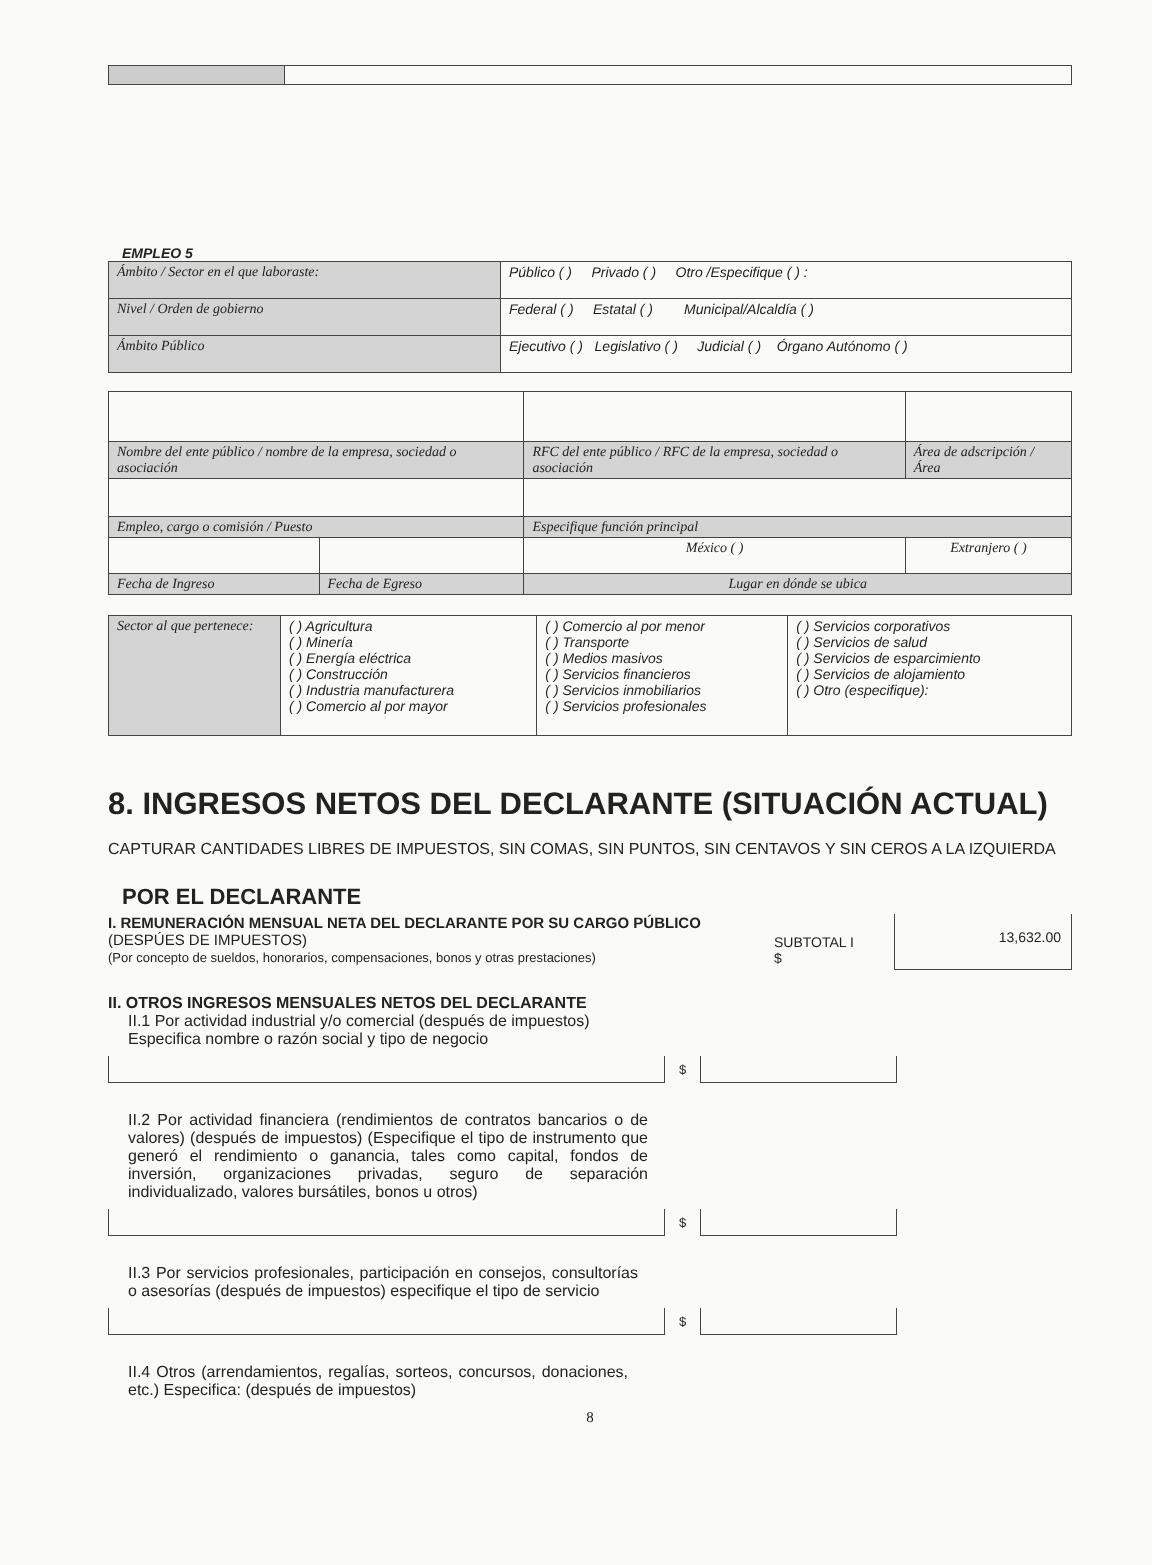EMPLEO 5
| Ámbito / Sector en el que laboraste: | Público ( ) Privado ( ) Otro /Especifique ( ) : |
| Nivel / Orden de gobierno | Federal ( ) Estatal ( ) Municipal/Alcaldía ( ) |
| Ámbito Público | Ejecutivo ( ) Legislativo ( ) Judicial ( ) Órgano Autónomo ( ) |
| Nombre del ente público / nombre de la empresa, sociedad o asociación | | RFC del ente público / RFC de la empresa, sociedad o asociación | Área de adscripción / Área |
| Empleo, cargo o comisión / Puesto | | Especifique función principal | |
| | | México ( ) | Extranjero ( ) |
| Fecha de Ingreso | Fecha de Egreso | Lugar en dónde se ubica | |
| Sector al que pertenece: | ( ) Agricultura ( ) Minería ( ) Energía eléctrica ( ) Construcción ( ) Industria manufacturera ( ) Comercio al por mayor | ( ) Comercio al por menor ( ) Transporte ( ) Medios masivos ( ) Servicios financieros ( ) Servicios inmobiliarios ( ) Servicios profesionales | ( ) Servicios corporativos ( ) Servicios de salud ( ) Servicios de esparcimiento ( ) Servicios de alojamiento ( ) Otro (especifique): |
8. INGRESOS NETOS DEL DECLARANTE (SITUACIÓN ACTUAL)
CAPTURAR CANTIDADES LIBRES DE IMPUESTOS, SIN COMAS, SIN PUNTOS, SIN CENTAVOS Y SIN CEROS A LA IZQUIERDA
POR EL DECLARANTE
I. REMUNERACIÓN MENSUAL NETA DEL DECLARANTE POR SU CARGO PÚBLICO (DESPÚES DE IMPUESTOS)
(Por concepto de sueldos, honorarios, compensaciones, bonos y otras prestaciones)
SUBTOTAL I $
13,632.00
II. OTROS INGRESOS MENSUALES NETOS DEL DECLARANTE
II.1 Por actividad industrial y/o comercial (después de impuestos)
Especifica nombre o razón social y tipo de negocio
$
II.2 Por actividad financiera (rendimientos de contratos bancarios o de valores) (después de impuestos) (Especifique el tipo de instrumento que generó el rendimiento o ganancia, tales como capital, fondos de inversión, organizaciones privadas, seguro de separación individualizado, valores bursátiles, bonos u otros)
$
II.3 Por servicios profesionales, participación en consejos, consultorías o asesorías (después de impuestos) especifique el tipo de servicio
$
II.4 Otros (arrendamientos, regalías, sorteos, concursos, donaciones, etc.) Especifica: (después de impuestos)
8